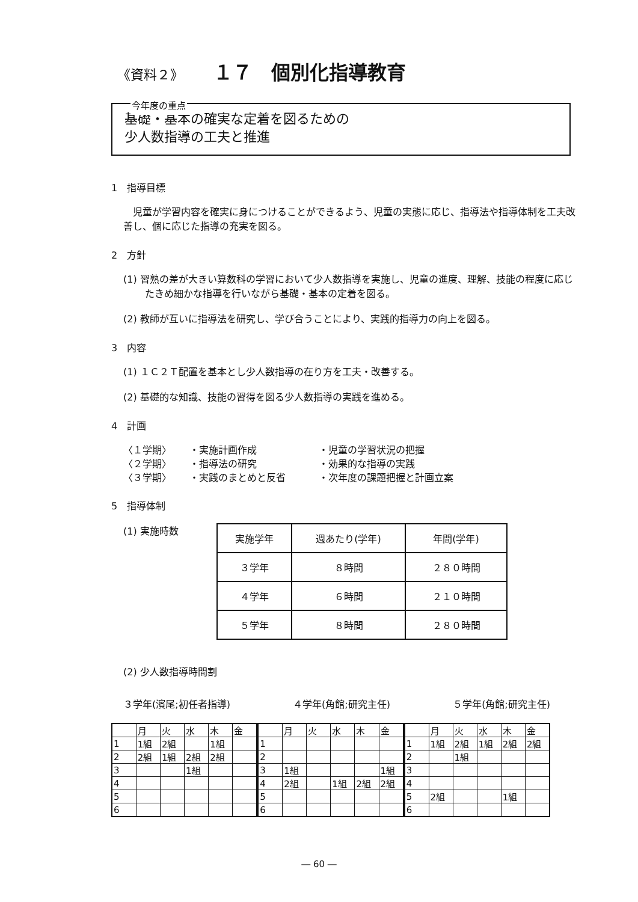《資料２》 １７　個別化指導教育
今年度の重点
基礎・基本の確実な定着を図るための
少人数指導の工夫と推進
1　指導目標
　児童が学習内容を確実に身につけることができるよう、児童の実態に応じ、指導法や指導体制を工夫改善し、個に応じた指導の充実を図る。
2　方針
(1) 習熟の差が大きい算数科の学習において少人数指導を実施し、児童の進度、理解、技能の程度に応じたきめ細かな指導を行いながら基礎・基本の定着を図る。
(2) 教師が互いに指導法を研究し、学び合うことにより、実践的指導力の向上を図る。
3　内容
(1) １Ｃ２Ｔ配置を基本とし少人数指導の在り方を工夫・改善する。
(2) 基礎的な知識、技能の習得を図る少人数指導の実践を進める。
4　計画
〈１学期〉 ・実施計画作成 ・児童の学習状況の把握 〈２学期〉 ・指導法の研究 ・効果的な指導の実践 〈３学期〉 ・実践のまとめと反省 ・次年度の課題把握と計画立案
5　指導体制
(1) 実施時数
| 実施学年 | 週あたり(学年) | 年間(学年) |
| ３学年 | ８時間 | ２８０時間 |
| ４学年 | ６時間 | ２１０時間 |
| ５学年 | ８時間 | ２８０時間 |
(2) 少人数指導時間割
３学年(濱尾;初任者指導) ４学年(角館;研究主任) ５学年(角館;研究主任)
| | 月 | 火 | 水 | 木 | 金 |
| 1 | 1組 | 2組 | | 1組 | |
| 2 | 2組 | 1組 | 2組 | 2組 | |
| 3 | | | 1組 | | |
| 4 | | | | | |
| 5 | | | | | |
| 6 | | | | | |
| | 月 | 火 | 水 | 木 | 金 |
| 1 | | | | | |
| 2 | | | | | |
| 3 | 1組 | | | | 1組 |
| 4 | 2組 | | 1組 | 2組 | 2組 |
| 5 | | | | | |
| 6 | | | | | |
| | 月 | 火 | 水 | 木 | 金 |
| 1 | 1組 | 2組 | 1組 | 2組 | 2組 |
| 2 | | 1組 | | | |
| 3 | | | | | |
| 4 | | | | | |
| 5 | 2組 | | | 1組 | |
| 6 | | | | | |
― 60 ―